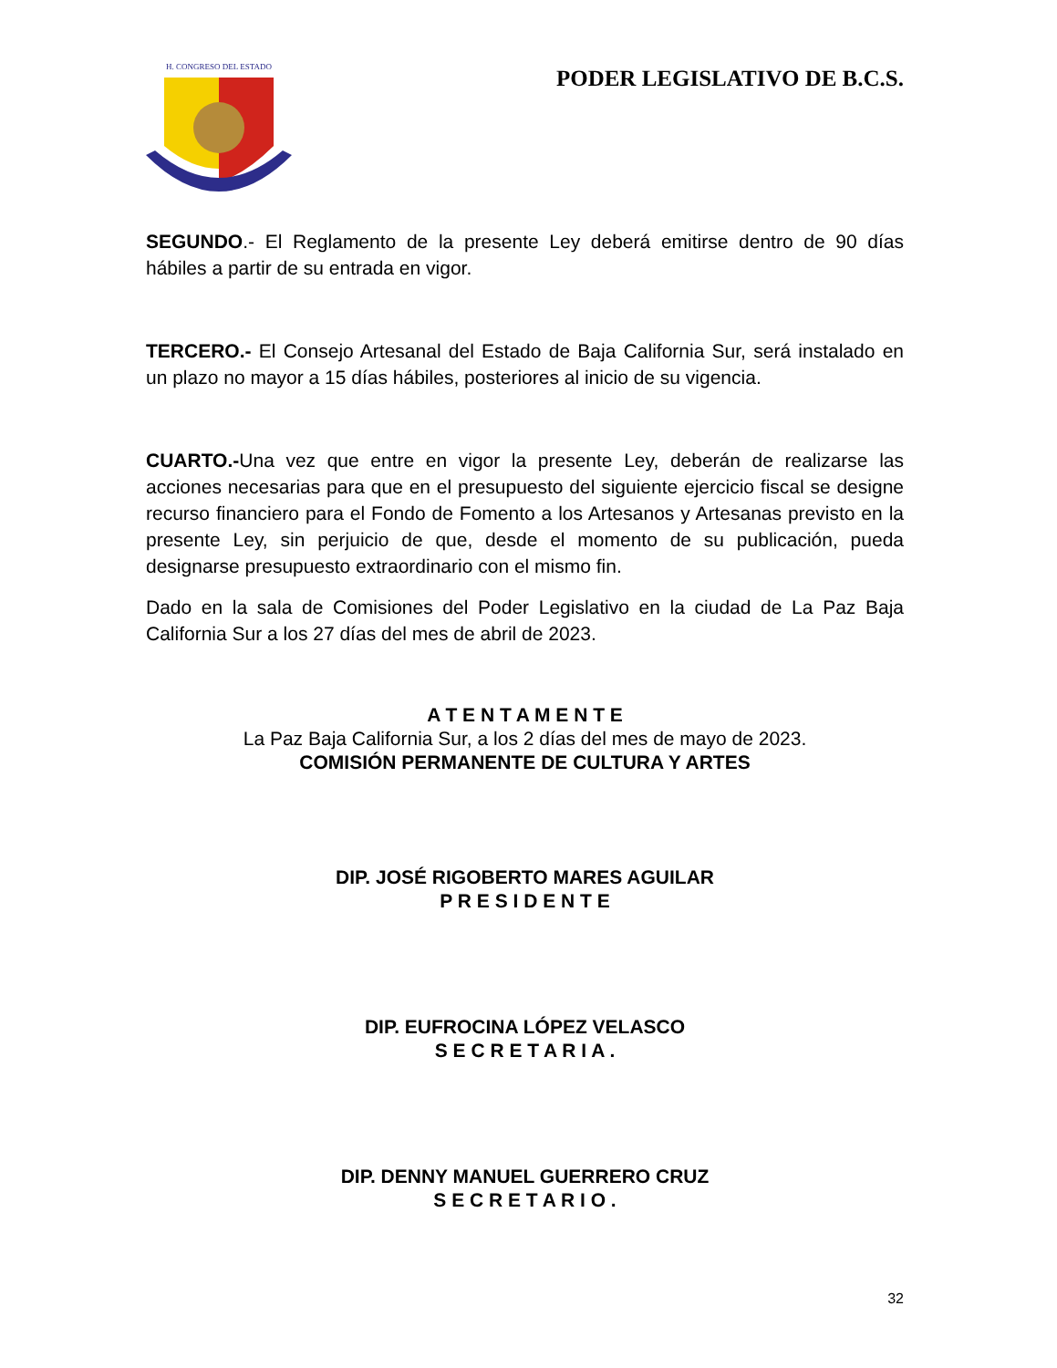H. CONGRESO DEL ESTADO
PODER LEGISLATIVO DE B.C.S.
SEGUNDO.- El Reglamento de la presente Ley deberá emitirse dentro de 90 días hábiles a partir de su entrada en vigor.
TERCERO.- El Consejo Artesanal del Estado de Baja California Sur, será instalado en un plazo no mayor a 15 días hábiles, posteriores al inicio de su vigencia.
CUARTO.-Una vez que entre en vigor la presente Ley, deberán de realizarse las acciones necesarias para que en el presupuesto del siguiente ejercicio fiscal se designe recurso financiero para el Fondo de Fomento a los Artesanos y Artesanas previsto en la presente Ley, sin perjuicio de que, desde el momento de su publicación, pueda designarse presupuesto extraordinario con el mismo fin.
Dado en la sala de Comisiones del Poder Legislativo en la ciudad de La Paz Baja California Sur a los 27 días del mes de abril de 2023.
A T E N T A M E N T E
La Paz Baja California Sur, a los 2 días del mes de mayo de 2023.
COMISIÓN PERMANENTE DE CULTURA Y ARTES
DIP. JOSÉ RIGOBERTO MARES AGUILAR
P R E S I D E N T E
DIP. EUFROCINA LÓPEZ VELASCO
S E C R E T A R I A .
DIP. DENNY MANUEL GUERRERO CRUZ
S E C R E T A R I O .
32